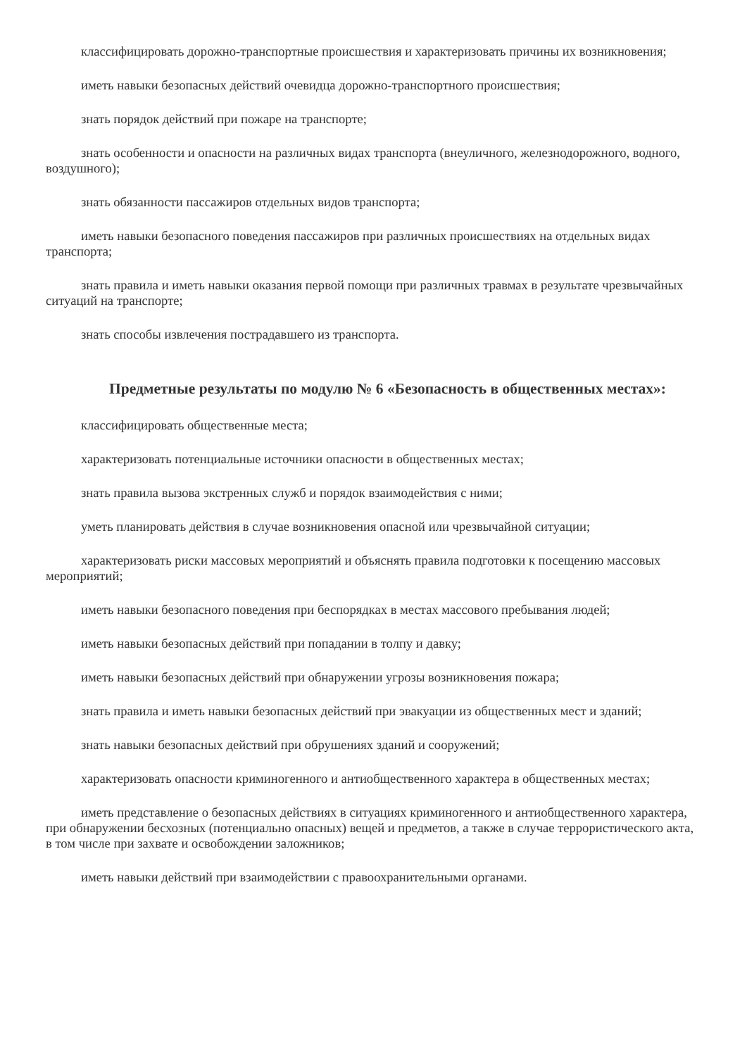классифицировать дорожно-транспортные происшествия и характеризовать причины их возникновения;
иметь навыки безопасных действий очевидца дорожно-транспортного происшествия;
знать порядок действий при пожаре на транспорте;
знать особенности и опасности на различных видах транспорта (внеуличного, железнодорожного, водного, воздушного);
знать обязанности пассажиров отдельных видов транспорта;
иметь навыки безопасного поведения пассажиров при различных происшествиях на отдельных видах транспорта;
знать правила и иметь навыки оказания первой помощи при различных травмах в результате чрезвычайных ситуаций на транспорте;
знать способы извлечения пострадавшего из транспорта.
Предметные результаты по модулю № 6 «Безопасность в общественных местах»:
классифицировать общественные места;
характеризовать потенциальные источники опасности в общественных местах;
знать правила вызова экстренных служб и порядок взаимодействия с ними;
уметь планировать действия в случае возникновения опасной или чрезвычайной ситуации;
характеризовать риски массовых мероприятий и объяснять правила подготовки к посещению массовых мероприятий;
иметь навыки безопасного поведения при беспорядках в местах массового пребывания людей;
иметь навыки безопасных действий при попадании в толпу и давку;
иметь навыки безопасных действий при обнаружении угрозы возникновения пожара;
знать правила и иметь навыки безопасных действий при эвакуации из общественных мест и зданий;
знать навыки безопасных действий при обрушениях зданий и сооружений;
характеризовать опасности криминогенного и антиобщественного характера в общественных местах;
иметь представление о безопасных действиях в ситуациях криминогенного и антиобщественного характера, при обнаружении бесхозных (потенциально опасных) вещей и предметов, а также в случае террористического акта, в том числе при захвате и освобождении заложников;
иметь навыки действий при взаимодействии с правоохранительными органами.